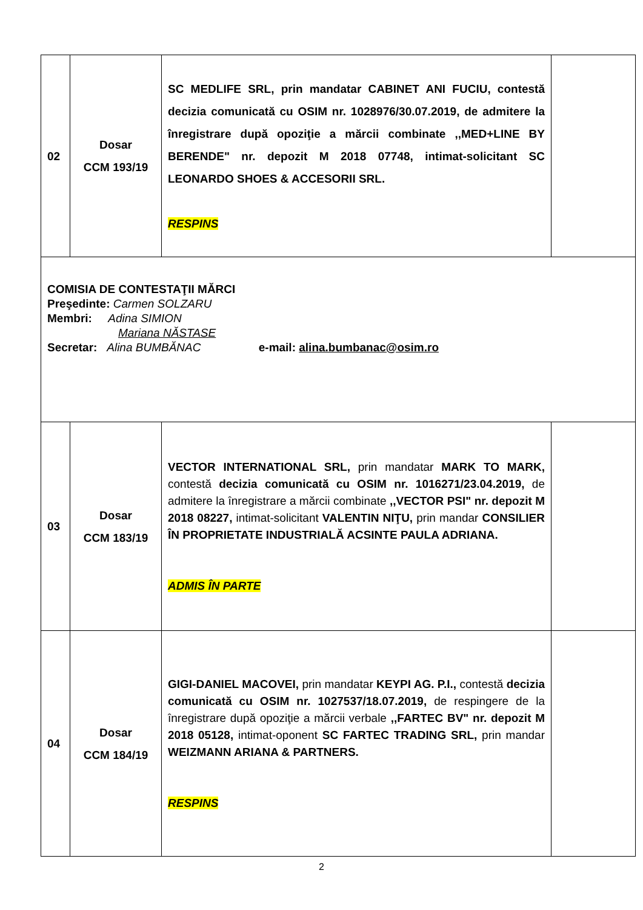| 02 | Dosar CCM 193/19 | SC MEDLIFE SRL, prin mandatar CABINET ANI FUCIU, contestă decizia comunicată cu OSIM nr. 1028976/30.07.2019, de admitere la înregistrare după opoziţie a mărcii combinate ,,MED+LINE BY BERENDE" nr. depozit M 2018 07748, intimat-solicitant SC LEONARDO SHOES & ACCESORII SRL. RESPINS | |
| COMISIA DE CONTESTAŢII MĂRCI Preşedinte: Carmen SOLZARU Membri: Adina SIMION Mariana NĂSTASE Secretar: Alina BUMBĂNAC e-mail: alina.bumbanac@osim.ro | | | |
| 03 | Dosar CCM 183/19 | VECTOR INTERNATIONAL SRL, prin mandatar MARK TO MARK, contestă decizia comunicată cu OSIM nr. 1016271/23.04.2019, de admitere la înregistrare a mărcii combinate ,,VECTOR PSI" nr. depozit M 2018 08227, intimat-solicitant VALENTIN NIŢU, prin mandar CONSILIER ÎN PROPRIETATE INDUSTRIALĂ ACSINTE PAULA ADRIANA. ADMIS ÎN PARTE | |
| 04 | Dosar CCM 184/19 | GIGI-DANIEL MACOVEI, prin mandatar KEYPI AG. P.I., contestă decizia comunicată cu OSIM nr. 1027537/18.07.2019, de respingere de la înregistrare după opoziţie a mărcii verbale ,,FARTEC BV" nr. depozit M 2018 05128, intimat-oponent SC FARTEC TRADING SRL, prin mandar WEIZMANN ARIANA & PARTNERS. RESPINS | |
2